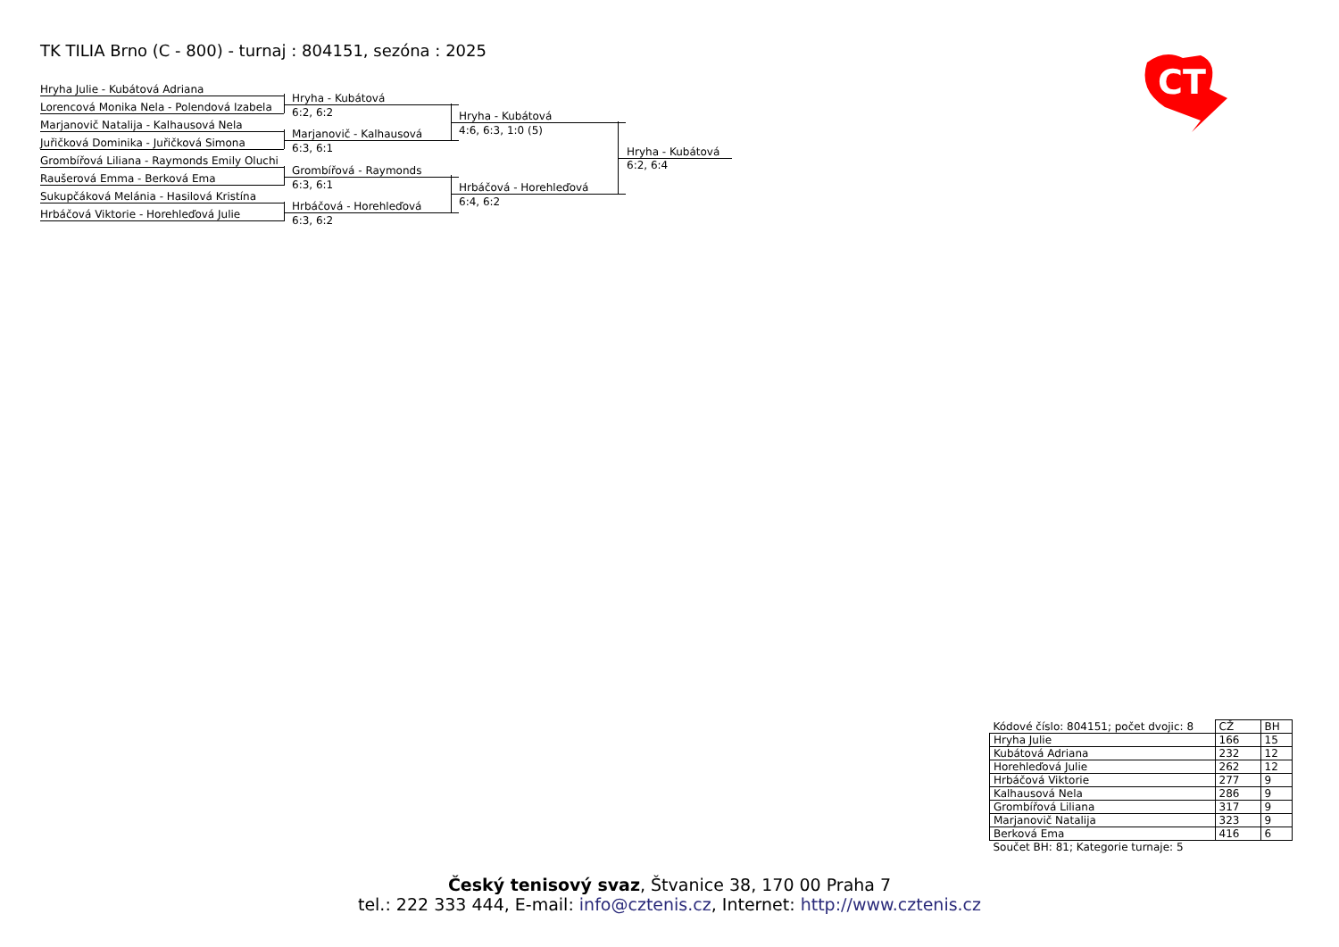TK TILIA Brno (C - 800) - turnaj : 804151, sezóna : 2025
Hryha Julie - Kubátová Adriana
Lorencová Monika Nela - Polendová Izabela
Marjanovič Natalija - Kalhausová Nela
Juřičková Dominika - Juřičková Simona
Grombířová Liliana - Raymonds Emily Oluchi
Raušerová Emma - Berková Ema
Sukupčáková Melánia - Hasilová Kristína
Hrbáčová Viktorie - Horehleďová Julie
Hryha - Kubátová
6:2, 6:2
Marjanovič - Kalhausová
6:3, 6:1
Grombířová - Raymonds
6:3, 6:1
Hrbáčová - Horehleďová
6:3, 6:2
Hryha - Kubátová
4:6, 6:3, 1:0 (5)
Hrbáčová - Horehleďová
6:4, 6:2
Hryha - Kubátová
6:2, 6:4
CT
| Kódové číslo: 804151; počet dvojic: 8 | CŽ | BH |
| Hryha Julie | 166 | 15 |
| Kubátová Adriana | 232 | 12 |
| Horehleďová Julie | 262 | 12 |
| Hrbáčová Viktorie | 277 | 9 |
| Kalhausová Nela | 286 | 9 |
| Grombířová Liliana | 317 | 9 |
| Marjanovič Natalija | 323 | 9 |
| Berková Ema | 416 | 6 |
| Součet BH: 81; Kategorie turnaje: 5 | | |
Český tenisový svaz, Štvanice 38, 170 00 Praha 7
tel.: 222 333 444, E-mail: info@cztenis.cz, Internet: http://www.cztenis.cz